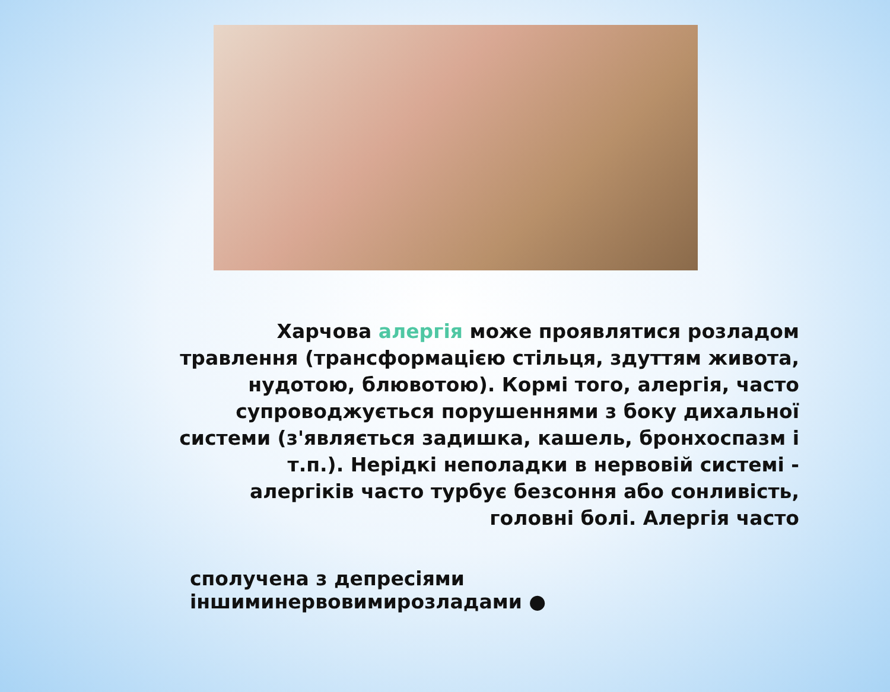Харчова алергія може проявлятися розладом травлення (трансформацією стільця, здуттям живота, нудотою, блювотою). Кормі того, алергія, часто супроводжується порушеннями з боку дихальної системи (з'являється задишка, кашель, бронхоспазм і т.п.). Нерідкі неполадки в нервовій системі - алергіків часто турбує безсоння або сонливість, головні болі. Алергія часто
сполучена з депресіями іншиминервовимирозладами ●